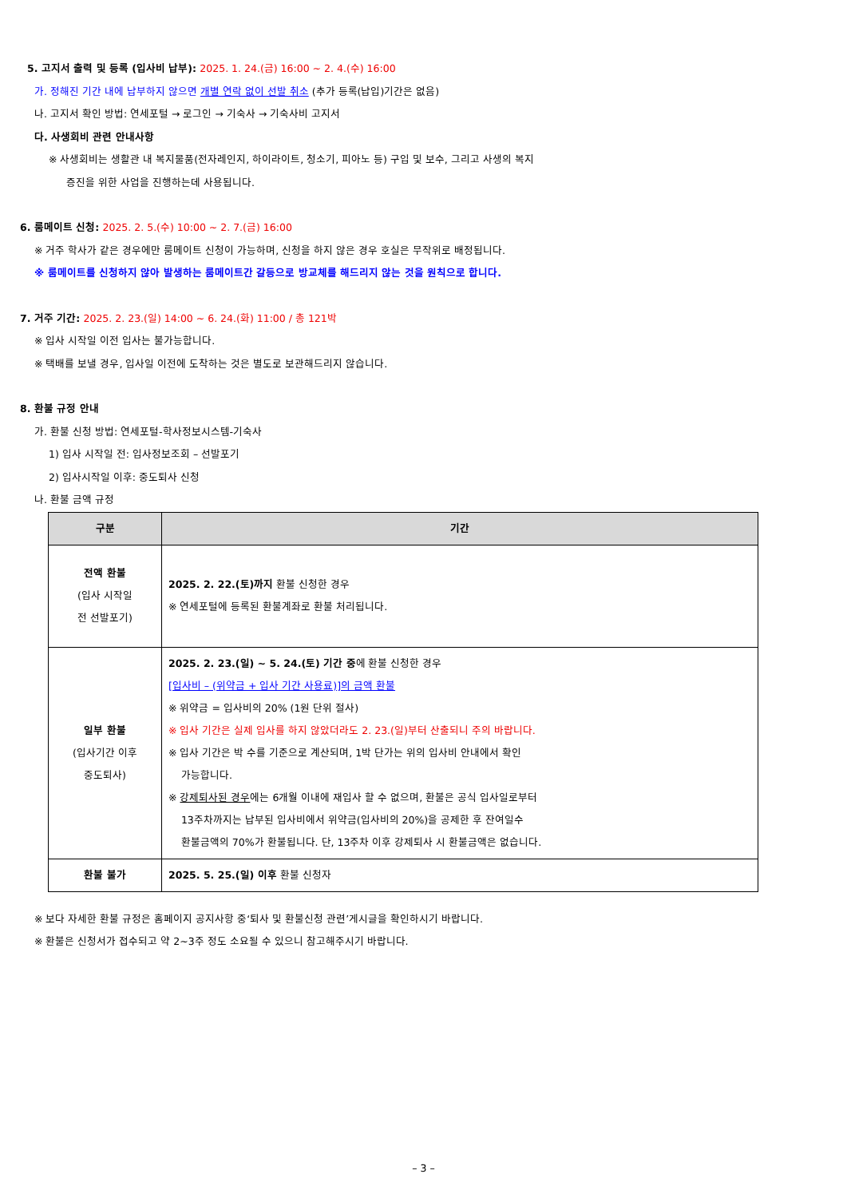5. 고지서 출력 및 등록 (입사비 납부): 2025. 1. 24.(금) 16:00 ~ 2. 4.(수) 16:00
가. 정해진 기간 내에 납부하지 않으면 개별 연락 없이 선발 취소 (추가 등록(납입)기간은 없음)
나. 고지서 확인 방법: 연세포털 → 로그인 → 기숙사 → 기숙사비 고지서
다. 사생회비 관련 안내사항
※ 사생회비는 생활관 내 복지물품(전자레인지, 하이라이트, 청소기, 피아노 등) 구입 및 보수, 그리고 사생의 복지
증진을 위한 사업을 진행하는데 사용됩니다.
6. 룸메이트 신청: 2025. 2. 5.(수) 10:00 ~ 2. 7.(금) 16:00
※ 거주 학사가 같은 경우에만 룸메이트 신청이 가능하며, 신청을 하지 않은 경우 호실은 무작위로 배정됩니다.
※ 룸메이트를 신청하지 않아 발생하는 룸메이트간 갈등으로 방교체를 해드리지 않는 것을 원칙으로 합니다.
7. 거주 기간: 2025. 2. 23.(일) 14:00 ~ 6. 24.(화) 11:00 / 총 121박
※ 입사 시작일 이전 입사는 불가능합니다.
※ 택배를 보낼 경우, 입사일 이전에 도착하는 것은 별도로 보관해드리지 않습니다.
8. 환불 규정 안내
가. 환불 신청 방법: 연세포털-학사정보시스템-기숙사
1) 입사 시작일 전: 입사정보조회 – 선발포기
2) 입사시작일 이후: 중도퇴사 신청
나. 환불 금액 규정
| 구분 | 기간 |
| --- | --- |
| 전액 환불 (입사 시작일 전 선발포기) | 2025. 2. 22.(토)까지 환불 신청한 경우 ※ 연세포털에 등록된 환불계좌로 환불 처리됩니다. |
| 일부 환불 (입사기간 이후 중도퇴사) | 2025. 2. 23.(일) ~ 5. 24.(토) 기간 중 에 환불 신청한 경우 [입사비 – (위약금 + 입사 기간 사용료)]의 금액 환불 ※ 위약금 = 입사비의 20% (1원 단위 절사) ※ 입사 기간은 실제 입사를 하지 않았더라도 2. 23.(일)부터 산출되니 주의 바랍니다. ※ 입사 기간은 박 수를 기준으로 계산되며, 1박 단가는 위의 입사비 안내에서 확인 가능합니다. ※ 강제퇴사된 경우 에는 6개월 이내에 재입사 할 수 없으며, 환불은 공식 입사일로부터 13주차까지는 납부된 입사비에서 위약금(입사비의 20%)을 공제한 후 잔여일수 환불금액의 70%가 환불됩니다. 단, 13주차 이후 강제퇴사 시 환불금액은 없습니다. |
| 환불 불가 | 2025. 5. 25.(일) 이후 환불 신청자 |
※ 보다 자세한 환불 규정은 홈페이지 공지사항 중‘퇴사 및 환불신청 관련’게시글을 확인하시기 바랍니다.
※ 환불은 신청서가 접수되고 약 2~3주 정도 소요될 수 있으니 참고해주시기 바랍니다.
– 3 –